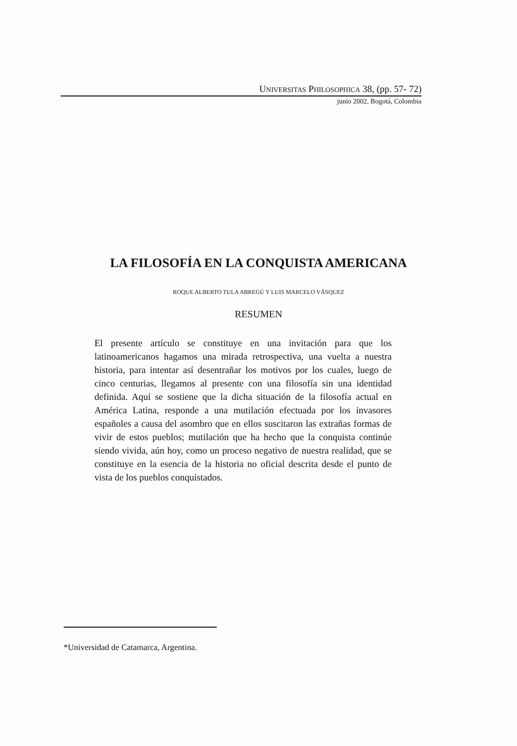UNIVERSITAS PHILOSOPHICA 38, (pp. 57- 72)
junio 2002, Bogotá, Colombia
LA FILOSOFÍA EN LA CONQUISTA AMERICANA
ROQUE ALBERTO TULA ABREGÚ Y LUIS MARCELO VÁSQUEZ
RESUMEN
El presente artículo se constituye en una invitación para que los latinoamericanos hagamos una mirada retrospectiva, una vuelta a nuestra historia, para intentar así desentrañar los motivos por los cuales, luego de cinco centurias, llegamos al presente con una filosofía sin una identidad definida. Aquí se sostiene que la dicha situación de la filosofía actual en América Latina, responde a una mutilación efectuada por los invasores españoles a causa del asombro que en ellos suscitaron las extrañas formas de vivir de estos pueblos; mutilación que ha hecho que la conquista continúe siendo vivida, aún hoy, como un proceso negativo de nuestra realidad, que se constituye en la esencia de la historia no oficial descrita desde el punto de vista de los pueblos conquistados.
*Universidad de Catamarca, Argentina.